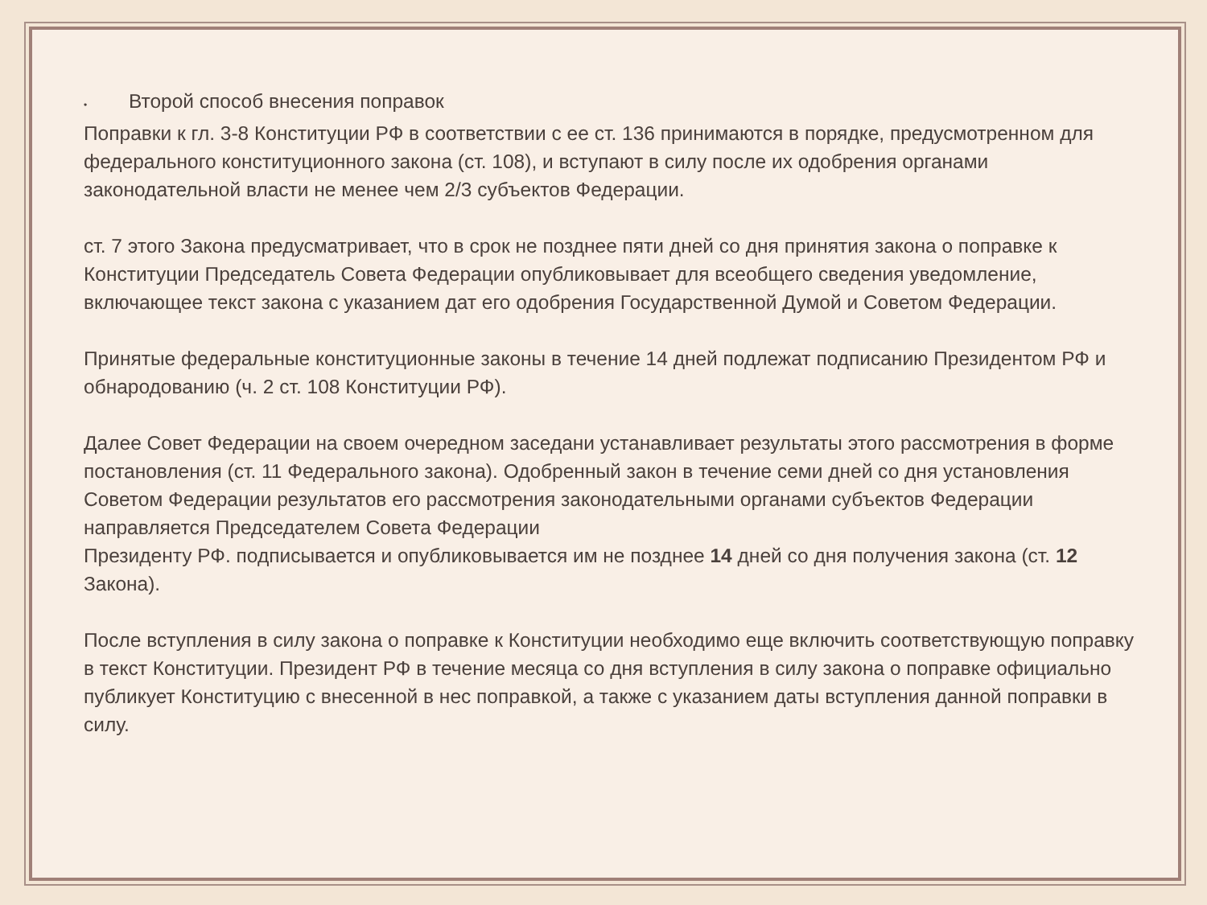• Второй способ внесения поправок
Поправки к гл. 3-8 Конституции РФ в соответствии с ее ст. 136 принимаются в порядке, предусмотренном для федерального конституционного закона (ст. 108), и вступают в силу после их одобрения органами законодательной власти не менее чем 2/3 субъектов Федерации.
ст. 7 этого Закона предусматривает, что в срок не позднее пяти дней со дня принятия закона о поправке к Конституции Председатель Совета Федерации опубликовывает для всеобщего сведения уведомление, включающее текст закона с указанием дат его одобрения Государственной Думой и Советом Федерации.
Принятые федеральные конституционные законы в течение 14 дней подлежат подписанию Президентом РФ и обнародованию (ч. 2 ст. 108 Конституции РФ).
Далее Совет Федерации на своем очередном заседани устанавливает результаты этого рассмотрения в форме постановления (ст. 11 Федерального закона). Одобренный закон в течение семи дней со дня установления Советом Федерации результатов его рассмотрения законодательными органами субъектов Федерации направляется Председателем Совета Федерации
Президенту РФ. подписывается и опубликовывается им не позднее 14 дней со дня получения закона (ст. 12 Закона).
После вступления в силу закона о поправке к Конституции необходимо еще включить соответствующую поправку в текст Конституции. Президент РФ в течение месяца со дня вступления в силу закона о поправке официально публикует Конституцию с внесенной в нес поправкой, а также с указанием даты вступления данной поправки в силу.